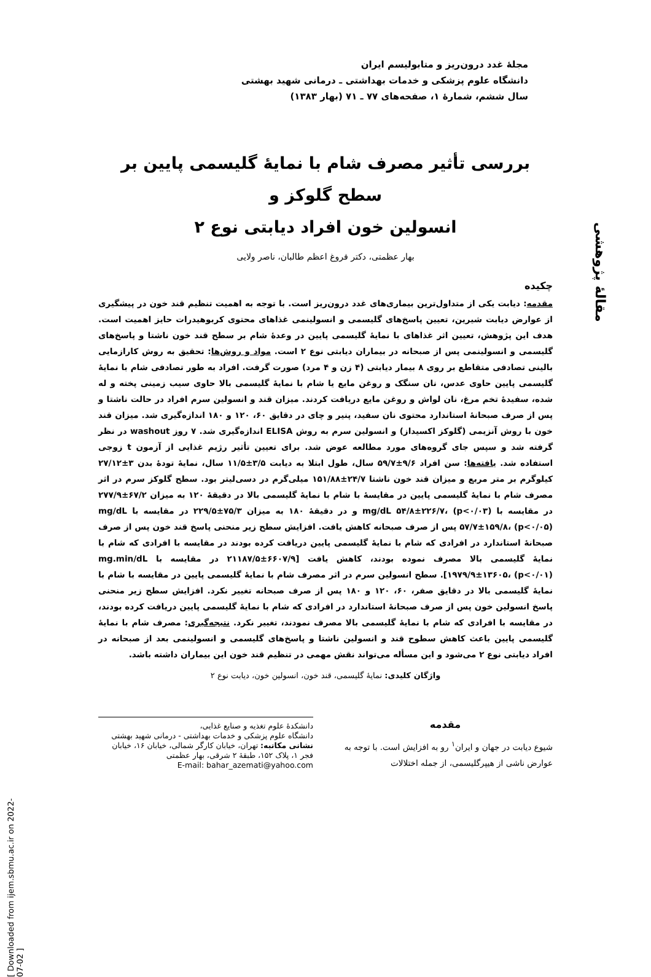مجلهٔ غدد درون‌ریز و متابولیسم ایران
دانشگاه علوم پزشکی و خدمات بهداشتی ـ درمانی شهید بهشتی
سال ششم، شمارهٔ ۱، صفحه‌های ۷۷ ـ ۷۱ (بهار ۱۳۸۳)
مقالهٔ پژوهشی
بررسی تأثیر مصرف شام با نمایهٔ گلیسمی پایین بر سطح گلوکز و
انسولین خون افراد دیابتی نوع ۲
بهار عظمتی، دکتر فروغ اعظم طالبان، ناصر ولایی
چکیده
مقدمه: دیابت یکی از متداول‌ترین بیماری‌های غدد درون‌ریز است. با توجه به اهمیت تنظیم قند خون در پیشگیری از عوارض دیابت شیرین، تعیین پاسخ‌های گلیسمی و انسولینمی غذاهای محتوی کربوهیدرات حایز اهمیت است. هدف این پژوهش، تعیین اثر غذاهای با نمایهٔ گلیسمی پایین در وعدهٔ شام بر سطح قند خون ناشتا و پاسخ‌های گلیسمی و انسولینمی پس از صبحانه در بیماران دیابتی نوع ۲ است. مواد و روش‌ها: تحقیق به روش کارازمایی بالینی تصادفی متقاطع بر روی ۸ بیمار دیابتی (۴ زن و ۴ مرد) صورت گرفت. افراد به طور تصادفی شام با نمایهٔ گلیسمی پایین حاوی عدس، نان سنگک و روغن مایع یا شام با نمایهٔ گلیسمی بالا حاوی سیب زمینی پخته و له شده، سفیدهٔ تخم مرغ، نان لواش و روغن مایع دریافت کردند. میزان قند و انسولین سرم افراد در حالت ناشتا و پس از صرف صبحانهٔ استاندارد محتوی نان سفید، پنیر و چای در دقایق ۶۰، ۱۲۰ و ۱۸۰ اندازه‌گیری شد. میزان قند خون با روش آنزیمی (گلوکز اکسیداز) و انسولین سرم به روش ELISA اندازه‌گیری شد. ۷ روز washout در نظر گرفته شد و سپس جای گروه‌های مورد مطالعه عوض شد. برای تعیین تأثیر رژیم غذایی از آزمون t زوجی استفاده شد. یافته‌ها: سن افراد ۹/۶±۵۹/۷ سال، طول ابتلا به دیابت ۳/۵±۱۱/۵ سال، نمایهٔ تودهٔ بدن ۳±۲۷/۱۲ کیلوگرم بر متر مربع و میزان قند خون ناشتا ۲۴/۷±۱۵۱/۸۸ میلی‌گرم در دسی‌لیتر بود. سطح گلوکز سرم در اثر مصرف شام با نمایهٔ گلیسمی پایین در مقایسهٔ با شام با نمایهٔ گلیسمی بالا در دقیقهٔ ۱۲۰ به میزان ۶۷/۲±۲۷۷/۹ در مقایسه با mg/dL ۵۴/۸±۲۲۶/۷، (p<۰/۰۳) و در دقیقهٔ ۱۸۰ به میزان ۷۵/۳±۲۲۹/۵ در مقایسه با mg/dL ۵۷/۷±۱۵۹/۸، (p<۰/۰۵) پس از صرف صبحانه کاهش یافت. افزایش سطح زیر منحنی پاسخ قند خون پس از صرف صبحانهٔ استاندارد در افرادی که شام با نمایهٔ گلیسمی پایین دریافت کرده بودند در مقایسه با افرادی که شام با نمایهٔ گلیسمی بالا مصرف نموده بودند، کاهش یافت [۶۶۰۷/۹±۲۱۱۸۷/۵ در مقایسه با mg.min/dL ۱۹۷۹/۹±۱۳۶۰۵، (p<۰/۰۱)]. سطح انسولین سرم در اثر مصرف شام با نمایهٔ گلیسمی پایین در مقایسه با شام با نمایهٔ گلیسمی بالا در دقایق صفر، ۶۰، ۱۲۰ و ۱۸۰ پس از صرف صبحانه تغییر نکرد. افزایش سطح زیر منحنی پاسخ انسولین خون پس از صرف صبحانهٔ استاندارد در افرادی که شام با نمایهٔ گلیسمی پایین دریافت کرده بودند، در مقایسه با افرادی که شام با نمایهٔ گلیسمی بالا مصرف نمودند، تغییر نکرد. نتیجه‌گیری: مصرف شام با نمایهٔ گلیسمی پایین باعث کاهش سطوح قند و انسولین ناشتا و پاسخ‌های گلیسمی و انسولینمی بعد از صبحانه در افراد دیابتی نوع ۲ می‌شود و این مسأله می‌تواند نقش مهمی در تنظیم قند خون این بیماران داشته باشد.
واژگان کلیدی: نمایهٔ گلیسمی، قند خون، انسولین خون، دیابت نوع ۲
مقدمه
شیوع دیابت در جهان و ایران<sup>۱</sup> رو به افزایش است. با توجه به عوارض ناشی از هیپرگلیسمی، از جمله اختلالات
دانشکدهٔ علوم تغذیه و صنایع غذایی،
دانشگاه علوم پزشکی و خدمات بهداشتی - درمانی شهید بهشتی
نشانی مکاتبه: تهران، خیابان کارگر شمالی، خیابان ۱۶، خیابان فجر ۱، پلاک ۱۵۲، طبقهٔ ۲ شرقی، بهار عظمتی
E-mail: bahar_azemati@yahoo.com
[ Downloaded from ijem.sbmu.ac.ir on 2022-07-02 ]